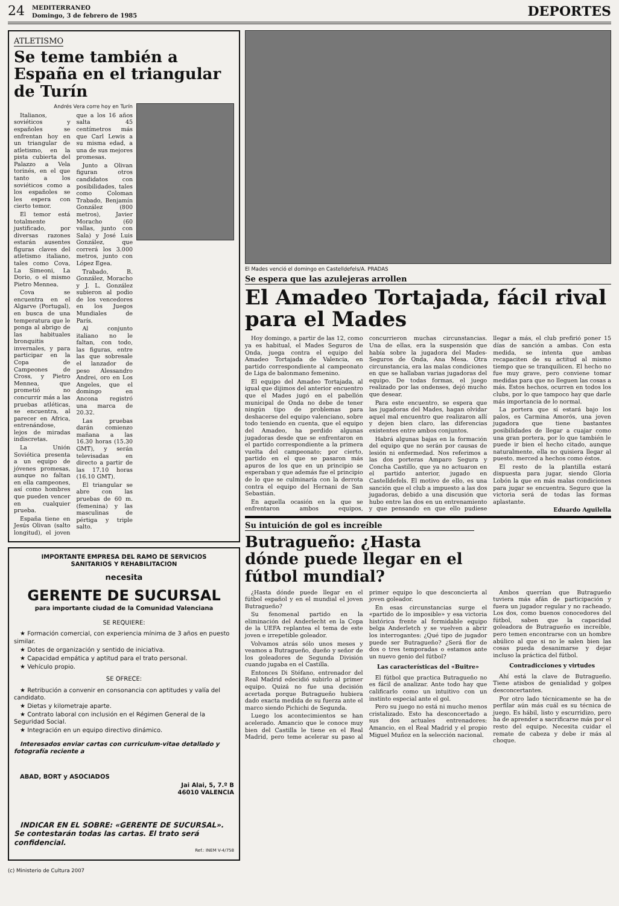24 MEDITERRANEO
Domingo, 3 de febrero de 1985 DEPORTES
ATLETISMO
Se teme también a España en el triangular de Turín
Andrés Vera corre hoy en Turín
Italianos, soviéticos y españoles se enfrentan hoy en un triangular de atletismo, en la pista cubierta del Palazzo a Vela torinés, en el que tanto a los soviéticos como a los españoles se les espera con cierto temor.
El temor está totalmente justificado, por diversas razones estarán ausentes figuras claves del atletismo italiano, tales como Cova, La Simeoni, La Dorio, o el mismo Pietro Mennea.
Cova se encuentra en el Algarve (Portugal), en busca de una temperatura que le ponga al abrigo de las habituales bronquitis invernales, y para participar en la Copa de Campeones de Cross, y Pietro Mennea, que prometió no concurrir más a las pruebas atléticas, se encuentra, al parecer en Africa, entrenándose, lejos de miradas indiscretas.
La Unión Soviética presenta a un equipo de jóvenes promesas, aunque no faltan en ella campeones, así como hombres que pueden vencer en cualquier prueba.
España tiene en Jesús Olivan (salto longitud), el joven que a los 16 años salta 45 centímetros más que Carl Lewis a su misma edad, a una de sus mejores promesas.
Junto a Olivan figuran otros candidatos con posibilidades, tales como Coloman Trabado, Benjamín González (800 metros), Javier Moracho (60 vallas, junto con Sala) y José Luis González, que correrá los 3.000 metros, junto con López Egea.
Trabado, B. González, Moracho y J. L. González subieron al podio de los vencedores en los Juegos Mundiales de París.
Al conjunto italiano no le faltan, con todo, las figuras, entre las que sobresale el lanzador de peso Alessandro Andrei, oro en Los Angeles, que el domingo en Ancona registró una marca de 20.32.
Las pruebas darán comienzo mañana a las 16.30 horas (15.30 GMT), y serán televisadas en directo a partir de las 17.10 horas (16.10 GMT).
El triangular se abre con las pruebas de 60 m. (femenina) y las masculinas de pértiga y triple salto.
IMPORTANTE EMPRESA DEL RAMO DE SERVICIOS
SANITARIOS Y REHABILITACION
necesita
GERENTE DE SUCURSAL
para importante ciudad de la Comunidad Valenciana
SE REQUIERE:
★ Formación comercial, con experiencia mínima de 3 años en puesto similar.
★ Dotes de organización y sentido de iniciativa.
★ Capacidad empática y aptitud para el trato personal.
★ Vehículo propio.
SE OFRECE:
★ Retribución a convenir en consonancia con aptitudes y valía del candidato.
★ Dietas y kilometraje aparte.
★ Contrato laboral con inclusión en el Régimen General de la Seguridad Social.
★ Integración en un equipo directivo dinámico.
Interesados enviar cartas con curriculum-vitae detallado y fotografía reciente a
ABAD, BORT y ASOCIADOS
Jai Alai, 5, 7.º B
46010 VALENCIA
INDICAR EN EL SOBRE: «GERENTE DE SUCURSAL». Se contestarán todas las cartas. El trato será confidencial.
Ref.: INEM V-4/758
El Mades venció el domingo en Castelldefels/A. PRADAS
Se espera que las azulejeras arrollen
El Amadeo Tortajada, fácil rival para el Mades
Hoy domingo, a partir de las 12, como ya es habitual, el Mades Seguros de Onda, juega contra el equipo del Amadeo Tortajada de Valencia, en partido correspondiente al campeonato de Liga de balonmano femenino.
El equipo del Amadeo Tortajada, al igual que dijimos del anterior encuentro que el Mades jugó en el pabellón municipal de Onda no debe de tener ningún tipo de problemas para deshacerse del equipo valenciano, sobre todo teniendo en cuenta, que el equipo del Amadeo, ha perdido algunas jugadoras desde que se enfrentaron en el partido correspondiente a la primera vuelta del campeonato; por cierto, partido en el que se pasaron más apuros de los que en un principio se esperaban y que además fue el principio de lo que se culminaría con la derrota contra el equipo del Hernani de San Sebastián.
En aquella ocasión en la que se enfrentaron ambos equipos, concurrieron muchas circunstancias. Una de ellas, era la suspensión que había sobre la jugadora del Mades-Seguros de Onda, Ana Mesa. Otra circunstancia, era las malas condiciones en que se hallaban varias jugadoras del equipo. De todas formas, el juego realizado por las ondenses, dejó mucho que desear.
Para este encuentro, se espera que las jugadoras del Mades, hagan olvidar aquel mal encuentro que realizaron allí y dejen bien claro, las diferencias existentes entre ambos conjuntos.
Habrá algunas bajas en la formación del equipo que no serán por causas de lesión ni enfermedad. Nos referimos a las dos porteras Amparo Segura y Concha Castillo, que ya no actuaron en el partido anterior, jugado en Castelldefels. El motivo de ello, es una sanción que el club a impuesto a las dos jugadoras, debido a una discusión que hubo entre las dos en un entrenamiento y que pensando en que ello pudiese llegar a más, el club prefirió poner 15 días de sanción a ambas. Con esta medida, se intenta que ambas recapaciten de su actitud al mismo tiempo que se tranquilicen. El hecho no fue muy grave, pero conviene tomar medidas para que no lleguen las cosas a más. Estos hechos, ocurren en todos los clubs, por lo que tampoco hay que darle más importancia de lo normal.
La portera que sí estará bajo los palos, es Carmina Amorós, una joven jugadora que tiene bastantes posibilidades de llegar a cuajar como una gran portera, por lo que también le puede ir bien el hecho citado, aunque naturalmente, ella no quisiera llegar al puesto, merced a hechos como éstos.
El resto de la plantilla estará dispuesta para jugar, siendo Gloria Lobón la que en más malas condiciones para jugar se encuentra. Seguro que la victoria será de todas las formas aplastante.
Eduardo Aguilella
Su intuición de gol es increíble
Butragueño: ¿Hasta dónde puede llegar en el fútbol mundial?
¿Hasta dónde puede llegar en el fútbol español y en el mundial el joven Butragueño?
Su fenomenal partido en la eliminación del Anderlecht en la Copa de la UEFA replantea el tema de este joven e irrepetible goleador.
Volvamos atrás sólo unos meses y veamos a Butragueño, dueño y señor de los goleadores de Segunda División cuando jugaba en el Castilla.
Entonces Di Stéfano, entrenador del Real Madrid edecidió subirlo al primer equipo. Quizá no fue una decisión acertada porque Butragueño hubiera dado exacta medida de su fuerza ante el marco siendo Pichichi de Segunda.
Luego los acontecimientos se han acelerado. Amancio que le conoce muy bien del Castilla le tiene en el Real Madrid, pero teme acelerar su paso al primer equipo lo que desconcierta al joven goleador.
En esas circunstancias surge el «partido de lo imposible» y esa victoria histórica frente al formidable equipo belga Anderletch y se vuelven a abrir los interrogantes: ¿Qué tipo de jugador puede ser Butragueño? ¿Será flor de dos o tres temporadas o estamos ante un nuevo genio del fútbol?
Las características del «Buitre»
El fútbol que practica Butragueño no es fácil de analizar. Ante todo hay que calificarlo como un intuitivo con un instinto especial ante el gol.
Pero su juego no está ni mucho menos cristalizado. Esto ha desconcertado a sus dos actuales entrenadores: Amancio, en el Real Madrid y el propio Miguel Muñoz en la selección nacional.
Ambos querrían que Butragueño tuviera más afán de participación y fuera un jugador regular y no racheado. Los dos, como buenos conocedores del fútbol, saben que la capacidad goleadora de Butragueño es increíble, pero temen encontrarse con un hombre abúlico al que si no le salen bien las cosas pueda desanimarse y dejar incluso la práctica del fútbol.
Contradicciones y virtudes
Ahí está la clave de Butragueño. Tiene atisbos de genialidad y golpes desconcertantes.
Por otro lado técnicamente se ha de perfilar aún más cuál es su técnica de juego. Es hábil, listo y escurridizo, pero ha de aprender a sacrificarse más por el resto del equipo. Necesita cuidar el remate de cabeza y debe ir más al choque.
(c) Ministerio de Cultura 2007